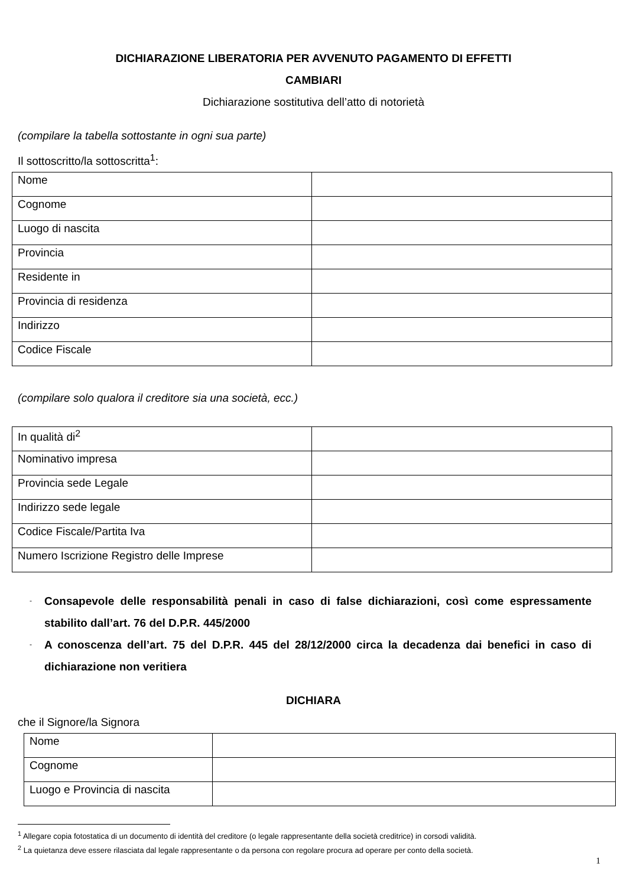DICHIARAZIONE LIBERATORIA PER AVVENUTO PAGAMENTO DI EFFETTI
CAMBIARI
Dichiarazione sostitutiva dell’atto di notorietà
(compilare la tabella sottostante in ogni sua parte)
Il sottoscritto/la sottoscritta<sup>1</sup>:
| Nome | |
| Cognome | |
| Luogo di nascita | |
| Provincia | |
| Residente in | |
| Provincia di residenza | |
| Indirizzo | |
| Codice Fiscale | |
(compilare solo qualora il creditore sia una società, ecc.)
| In qualità di<sup>2</sup> | |
| Nominativo impresa | |
| Provincia sede Legale | |
| Indirizzo sede legale | |
| Codice Fiscale/Partita Iva | |
| Numero Iscrizione Registro delle Imprese | |
- Consapevole delle responsabilità penali in caso di false dichiarazioni, così come espressamente stabilito dall’art. 76 del D.P.R. 445/2000
- A conoscenza dell’art. 75 del D.P.R. 445 del 28/12/2000 circa la decadenza dai benefici in caso di dichiarazione non veritiera
DICHIARA
che il Signore/la Signora
| Nome | |
| Cognome | |
| Luogo e Provincia di nascita | |
<sup>1</sup> Allegare copia fotostatica di un documento di identità del creditore (o legale rappresentante della società creditrice) in corsodi validità.
<sup>2</sup> La quietanza deve essere rilasciata dal legale rappresentante o da persona con regolare procura ad operare per conto della società.
1